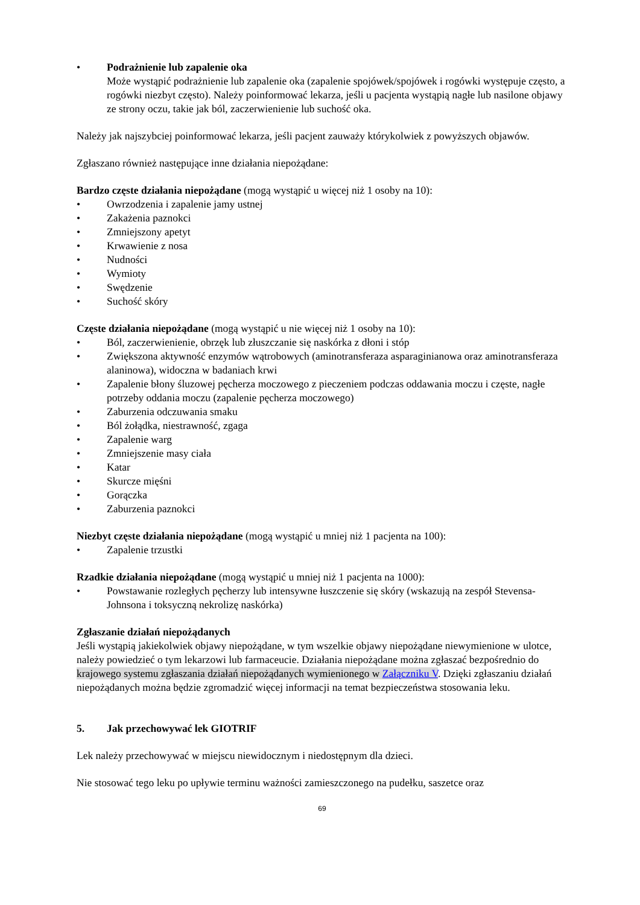• Podrażnienie lub zapalenie oka
Może wystąpić podrażnienie lub zapalenie oka (zapalenie spojówek/spojówek i rogówki występuje często, a rogówki niezbyt często). Należy poinformować lekarza, jeśli u pacjenta wystąpią nagłe lub nasilone objawy ze strony oczu, takie jak ból, zaczerwienienie lub suchość oka.
Należy jak najszybciej poinformować lekarza, jeśli pacjent zauważy którykolwiek z powyższych objawów.
Zgłaszano również następujące inne działania niepożądane:
Bardzo częste działania niepożądane (mogą wystąpić u więcej niż 1 osoby na 10):
• Owrzodzenia i zapalenie jamy ustnej
• Zakażenia paznokci
• Zmniejszony apetyt
• Krwawienie z nosa
• Nudności
• Wymioty
• Swędzenie
• Suchość skóry
Częste działania niepożądane (mogą wystąpić u nie więcej niż 1 osoby na 10):
• Ból, zaczerwienienie, obrzęk lub złuszczanie się naskórka z dłoni i stóp
• Zwiększona aktywność enzymów wątrobowych (aminotransferaza asparaginianowa oraz aminotransferaza alaninowa), widoczna w badaniach krwi
• Zapalenie błony śluzowej pęcherza moczowego z pieczeniem podczas oddawania moczu i częste, nagłe potrzeby oddania moczu (zapalenie pęcherza moczowego)
• Zaburzenia odczuwania smaku
• Ból żołądka, niestrawność, zgaga
• Zapalenie warg
• Zmniejszenie masy ciała
• Katar
• Skurcze mięśni
• Gorączka
• Zaburzenia paznokci
Niezbyt częste działania niepożądane (mogą wystąpić u mniej niż 1 pacjenta na 100):
• Zapalenie trzustki
Rzadkie działania niepożądane (mogą wystąpić u mniej niż 1 pacjenta na 1000):
• Powstawanie rozległych pęcherzy lub intensywne łuszczenie się skóry (wskazują na zespół Stevensa-Johnsona i toksyczną nekrolizę naskórka)
Zgłaszanie działań niepożądanych
Jeśli wystąpią jakiekolwiek objawy niepożądane, w tym wszelkie objawy niepożądane niewymienione w ulotce, należy powiedzieć o tym lekarzowi lub farmaceucie. Działania niepożądane można zgłaszać bezpośrednio do krajowego systemu zgłaszania działań niepożądanych wymienionego w Załączniku V. Dzięki zgłaszaniu działań niepożądanych można będzie zgromadzić więcej informacji na temat bezpieczeństwa stosowania leku.
5. Jak przechowywać lek GIOTRIF
Lek należy przechowywać w miejscu niewidocznym i niedostępnym dla dzieci.
Nie stosować tego leku po upływie terminu ważności zamieszczonego na pudełku, saszetce oraz
69